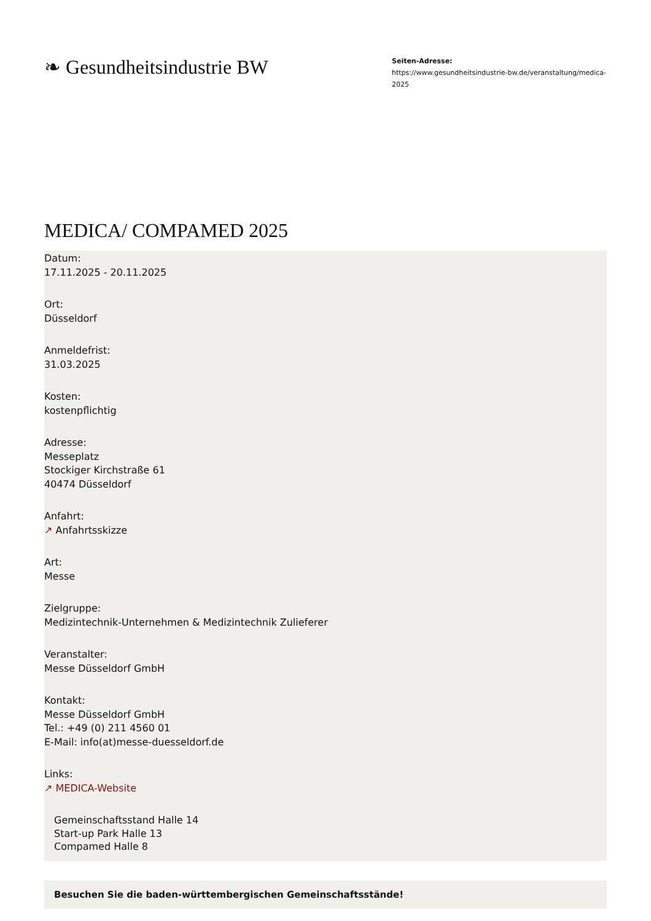❧ Gesundheitsindustrie BW
Seiten-Adresse:
https://www.gesundheitsindustrie-bw.de/veranstaltung/medica-2025
MEDICA/ COMPAMED 2025
Datum:
17.11.2025 - 20.11.2025
Ort:
Düsseldorf
Anmeldefrist:
31.03.2025
Kosten:
kostenpflichtig
Adresse:
Messeplatz
Stockiger Kirchstraße 61
40474 Düsseldorf
Anfahrt:
↗ Anfahrtsskizze
Art:
Messe
Zielgruppe:
Medizintechnik-Unternehmen & Medizintechnik Zulieferer
Veranstalter:
Messe Düsseldorf GmbH
Kontakt:
Messe Düsseldorf GmbH
Tel.: +49 (0) 211 4560 01
E-Mail: info(at)messe-duesseldorf.de
Links:
↗ MEDICA-Website
Gemeinschaftsstand Halle 14
Start-up Park Halle 13
Compamed Halle 8
Besuchen Sie die baden-württembergischen Gemeinschaftsstände!